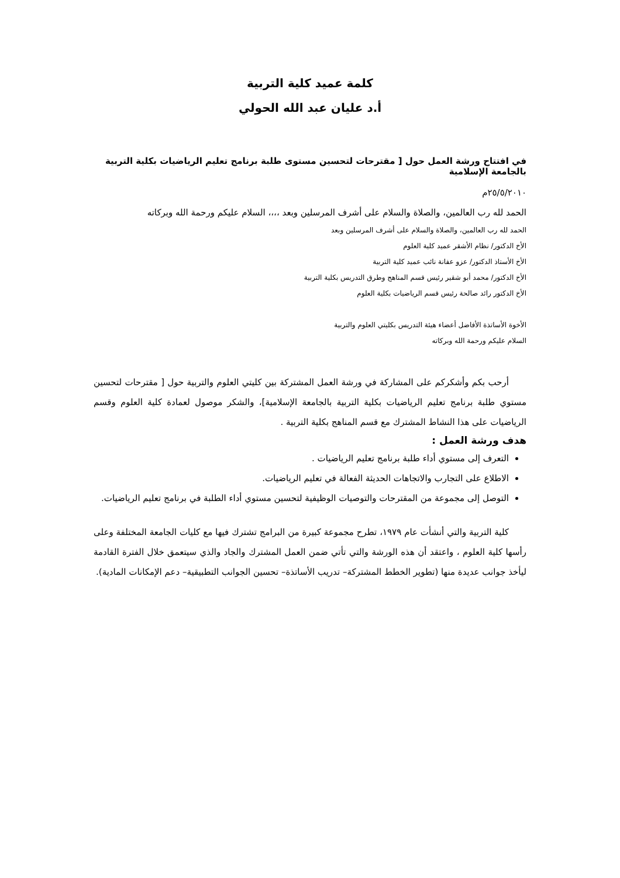كلمة عميد كلية التربية
أ.د عليان عبد الله الحولي
في افتتاح ورشة العمل حول [ مقترحات لتحسين مستوى طلبة برنامج تعليم الرياضيات بكلية التربية بالجامعة الإسلامية
٢٥/٥/٢٠١٠م
الحمد لله رب العالمين، والصلاة والسلام على أشرف المرسلين وبعد ،،،، السلام عليكم ورحمة الله وبركاته
الحمد لله رب العالمين، والصلاة والسلام على أشرف المرسلين وبعد
الأخ الدكتور/ نظام الأشقر عميد كلية العلوم
الأخ الأستاذ الدكتور/ عزو عفانة نائب عميد كلية التربية
الأخ الدكتور/ محمد أبو شقير رئيس قسم المناهج وطرق التدريس بكلية التربية
الأخ الدكتور رائد صالحة رئيس قسم الرياضيات بكلية العلوم
الأخوة الأساتذة الأفاضل أعضاء هيئة التدريس بكليتي العلوم والتربية
السلام عليكم ورحمة الله وبركاته
أرحب بكم وأشكركم على المشاركة في ورشة العمل المشتركة بين كليتي العلوم والتربية حول [ مقترحات لتحسين مستوي طلبة برنامج تعليم الرياضيات بكلية التربية بالجامعة الإسلامية]، والشكر موصول لعمادة كلية العلوم وقسم الرياضيات على هذا النشاط المشترك مع قسم المناهج بكلية التربية .
هدف ورشة العمل :
التعرف إلى مستوي أداء طلبة برنامج تعليم الرياضيات .
الاطلاع على التجارب والاتجاهات الحديثة الفعالة في تعليم الرياضيات.
التوصل إلى مجموعة من المقترحات والتوصيات الوظيفية لتحسين مستوي أداء الطلبة في برنامج تعليم الرياضيات.
كلية التربية والتي أنشأت عام ١٩٧٩، تطرح مجموعة كبيرة من البرامج تشترك فيها مع كليات الجامعة المختلفة وعلى رأسها كلية العلوم ، واعتقد أن هذه الورشة والتي تأتي ضمن العمل المشترك والجاد والذي سيتعمق خلال الفترة القادمة ليأخذ جوانب عديدة منها (تطوير الخطط المشتركة– تدريب الأساتذة– تحسين الجوانب التطبيقية– دعم الإمكانات المادية).